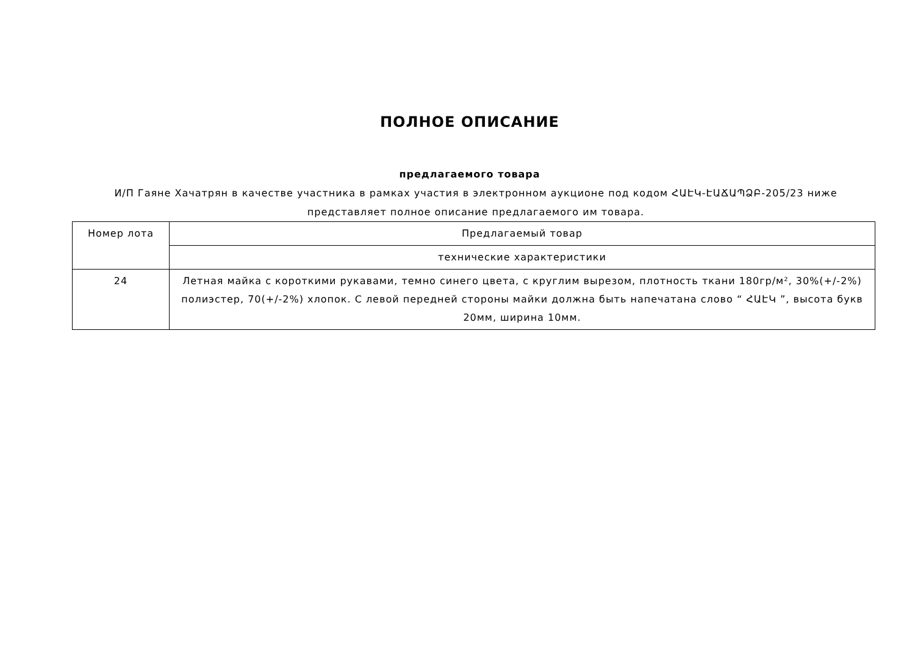ПОЛНОЕ ОПИСАНИЕ
предлагаемого товара
И/П Гаяне Хачатрян в качестве участника в рамках участия в электронном аукционе под кодом ՀԱԷԿ-ԷԱՃԱՊՁԲ-205/23 ниже представляет полное описание предлагаемого им товара.
| Номер лота | Предлагаемый товар |
| | технические характеристики |
| 24 | Летная майка с короткими рукавами, темно синего цвета, с круглим вырезом, плотность ткани 180гр/м², 30%(+/-2%) полиэстер, 70(+/-2%) хлопок. С левой передней стороны майки должна быть напечатана слово “ ՀԱԷԿ ”, высота букв 20мм, ширина 10мм. |